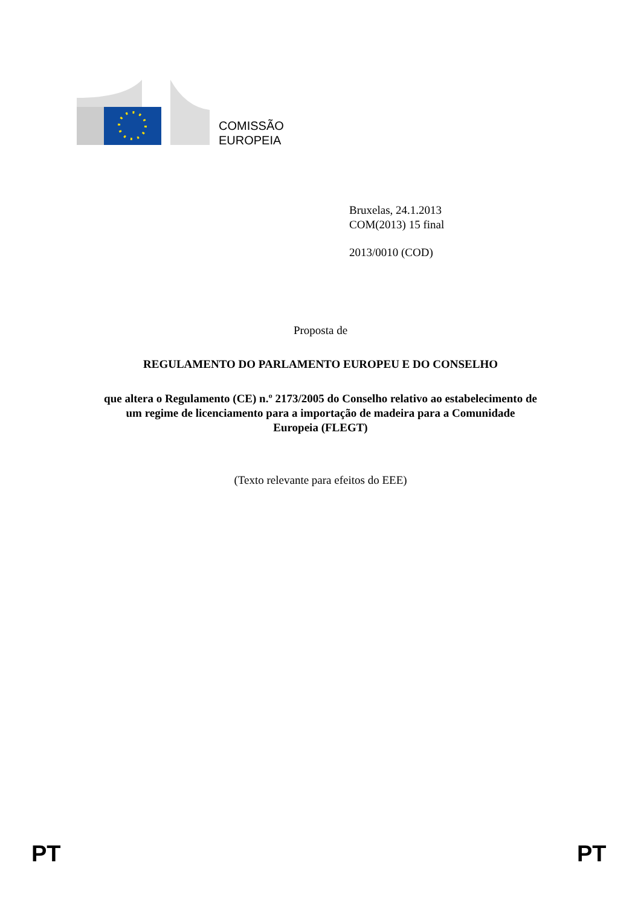COMISSÃO
EUROPEIA
Bruxelas, 24.1.2013
COM(2013) 15 final
2013/0010 (COD)
Proposta de
REGULAMENTO DO PARLAMENTO EUROPEU E DO CONSELHO
que altera o Regulamento (CE) n.º 2173/2005 do Conselho relativo ao estabelecimento de
um regime de licenciamento para a importação de madeira para a Comunidade
Europeia (FLEGT)
(Texto relevante para efeitos do EEE)
PT PT